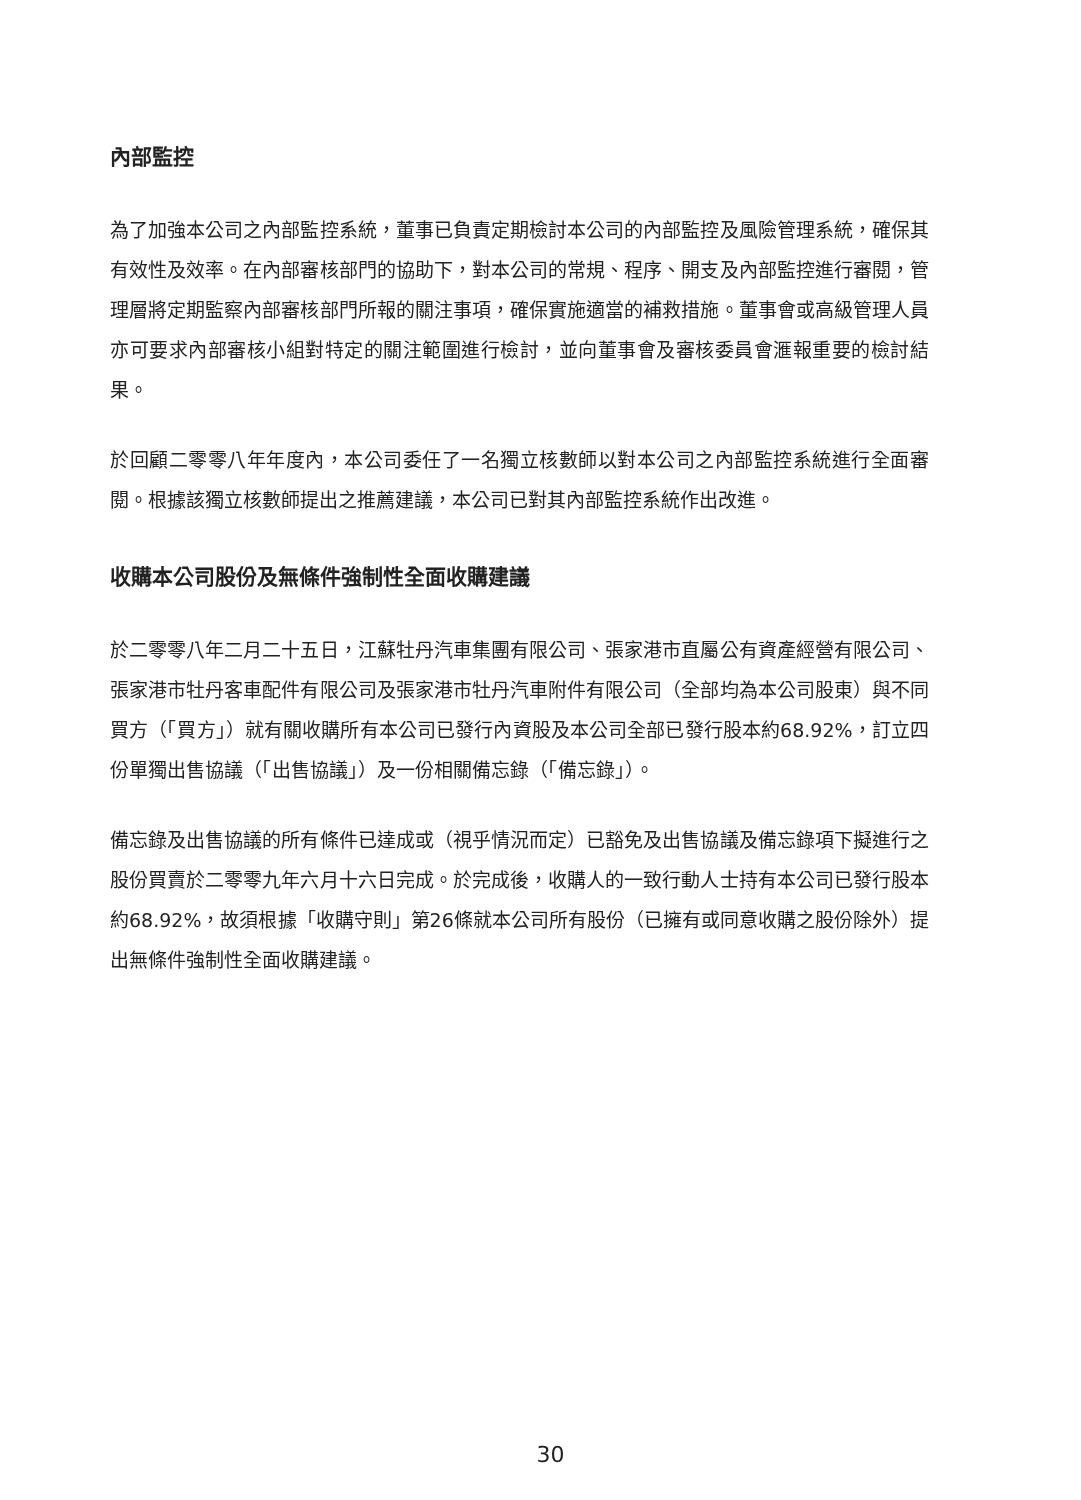內部監控
為了加強本公司之內部監控系統，董事已負責定期檢討本公司的內部監控及風險管理系統，確保其有效性及效率。在內部審核部門的協助下，對本公司的常規、程序、開支及內部監控進行審閱，管理層將定期監察內部審核部門所報的關注事項，確保實施適當的補救措施。董事會或高級管理人員亦可要求內部審核小組對特定的關注範圍進行檢討，並向董事會及審核委員會滙報重要的檢討結果。
於回顧二零零八年年度內，本公司委任了一名獨立核數師以對本公司之內部監控系統進行全面審閱。根據該獨立核數師提出之推薦建議，本公司已對其內部監控系統作出改進。
收購本公司股份及無條件強制性全面收購建議
於二零零八年二月二十五日，江蘇牡丹汽車集團有限公司、張家港市直屬公有資產經營有限公司、張家港市牡丹客車配件有限公司及張家港市牡丹汽車附件有限公司（全部均為本公司股東）與不同買方（「買方」）就有關收購所有本公司已發行內資股及本公司全部已發行股本約68.92%，訂立四份單獨出售協議（「出售協議」）及一份相關備忘錄（「備忘錄」）。
備忘錄及出售協議的所有條件已達成或（視乎情況而定）已豁免及出售協議及備忘錄項下擬進行之股份買賣於二零零九年六月十六日完成。於完成後，收購人的一致行動人士持有本公司已發行股本約68.92%，故須根據「收購守則」第26條就本公司所有股份（已擁有或同意收購之股份除外）提出無條件強制性全面收購建議。
30